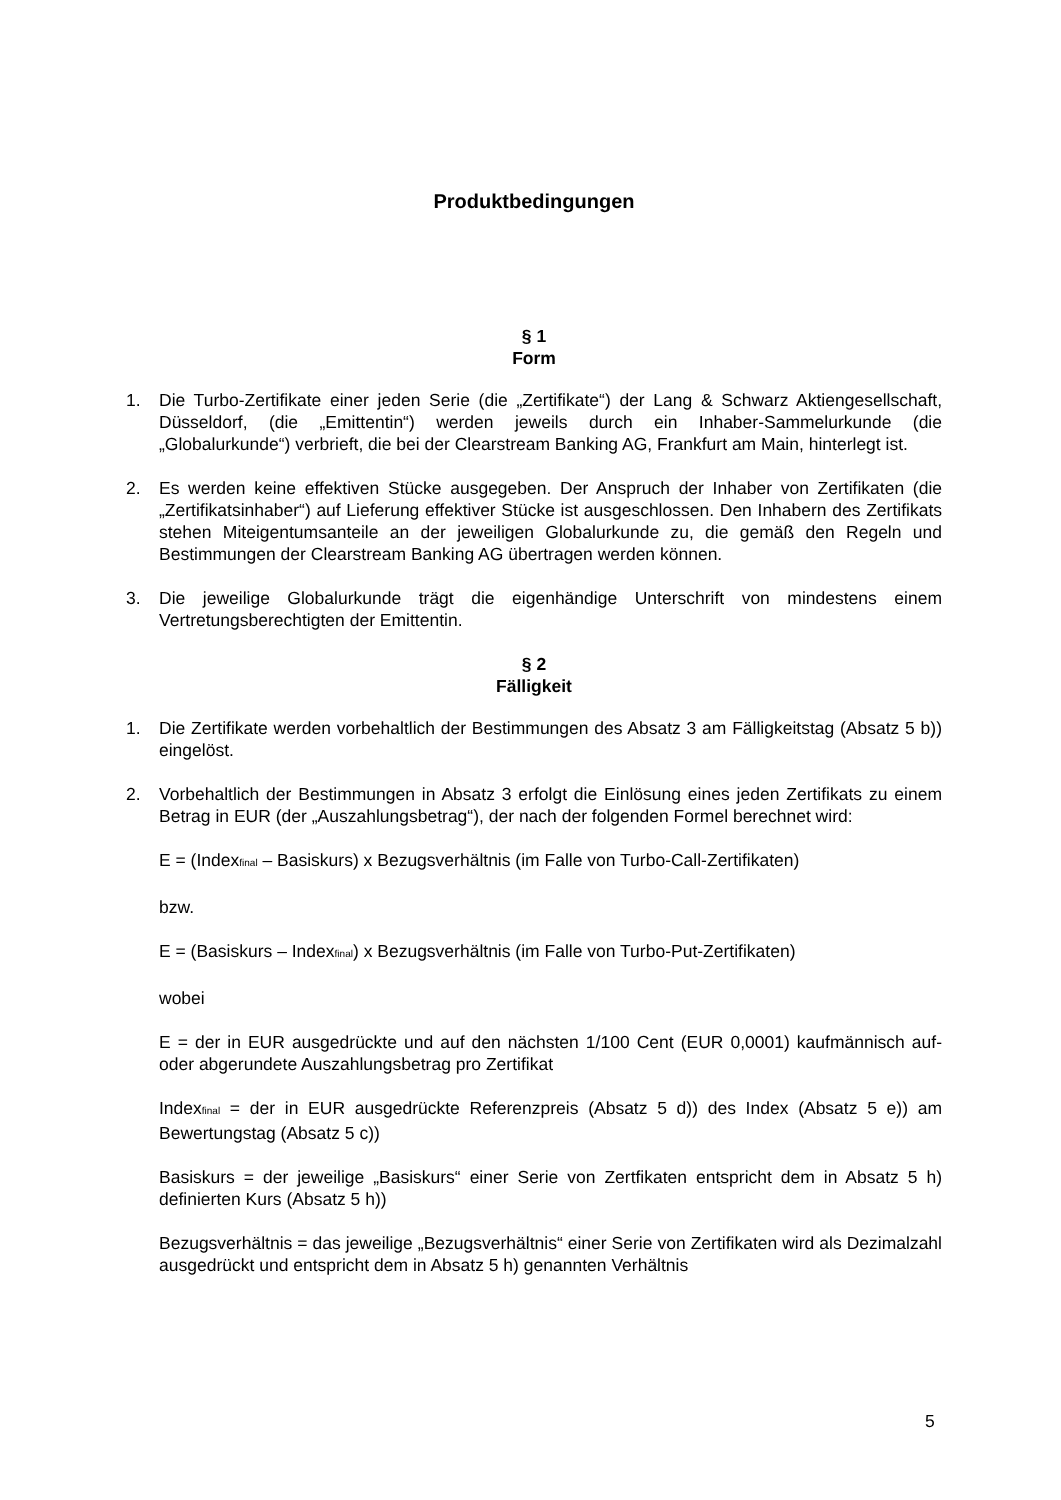Produktbedingungen
§ 1
Form
1. Die Turbo-Zertifikate einer jeden Serie (die „Zertifikate“) der Lang & Schwarz Aktiengesellschaft, Düsseldorf, (die „Emittentin“) werden jeweils durch ein Inhaber-Sammelurkunde (die „Globalurkunde“) verbrieft, die bei der Clearstream Banking AG, Frankfurt am Main, hinterlegt ist.
2. Es werden keine effektiven Stücke ausgegeben. Der Anspruch der Inhaber von Zertifikaten (die „Zertifikatsinhaber“) auf Lieferung effektiver Stücke ist ausgeschlossen. Den Inhabern des Zertifikats stehen Miteigentumsanteile an der jeweiligen Globalurkunde zu, die gemäß den Regeln und Bestimmungen der Clearstream Banking AG übertragen werden können.
3. Die jeweilige Globalurkunde trägt die eigenhändige Unterschrift von mindestens einem Vertretungsberechtigten der Emittentin.
§ 2
Fälligkeit
1. Die Zertifikate werden vorbehaltlich der Bestimmungen des Absatz 3 am Fälligkeitstag (Absatz 5 b)) eingelöst.
2. Vorbehaltlich der Bestimmungen in Absatz 3 erfolgt die Einlösung eines jeden Zertifikats zu einem Betrag in EUR (der „Auszahlungsbetrag“), der nach der folgenden Formel berechnet wird:
E = (Index<sub>final</sub> – Basiskurs) x Bezugsverhältnis (im Falle von Turbo-Call-Zertifikaten)
bzw.
E = (Basiskurs – Index<sub>final</sub>) x Bezugsverhältnis (im Falle von Turbo-Put-Zertifikaten)
wobei
E = der in EUR ausgedrückte und auf den nächsten 1/100 Cent (EUR 0,0001) kaufmännisch auf- oder abgerundete Auszahlungsbetrag pro Zertifikat
Index<sub>final</sub> = der in EUR ausgedrückte Referenzpreis (Absatz 5 d)) des Index (Absatz 5 e)) am Bewertungstag (Absatz 5 c))
Basiskurs = der jeweilige „Basiskurs“ einer Serie von Zertfikaten entspricht dem in Absatz 5 h) definierten Kurs (Absatz 5 h))
Bezugsverhältnis = das jeweilige „Bezugsverhältnis“ einer Serie von Zertifikaten wird als Dezimalzahl ausgedrückt und entspricht dem in Absatz 5 h) genannten Verhältnis
5